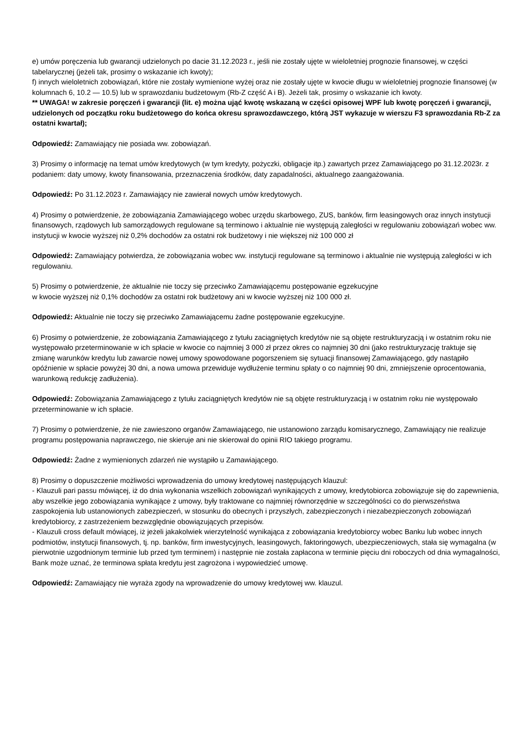e) umów poręczenia lub gwarancji udzielonych po dacie 31.12.2023 r., jeśli nie zostały ujęte w wieloletniej prognozie finansowej, w części tabelarycznej (jeżeli tak, prosimy o wskazanie ich kwoty);
f) innych wieloletnich zobowiązań, które nie zostały wymienione wyżej oraz nie zostały ujęte w kwocie długu w wieloletniej prognozie finansowej (w kolumnach 6, 10.2 — 10.5) lub w sprawozdaniu budżetowym (Rb-Z część A i B). Jeżeli tak, prosimy o wskazanie ich kwoty.
** UWAGA! w zakresie poręczeń i gwarancji (lit. e) można ująć kwotę wskazaną w części opisowej WPF lub kwotę poręczeń i gwarancji, udzielonych od początku roku budżetowego do końca okresu sprawozdawczego, którą JST wykazuje w wierszu F3 sprawozdania Rb-Z za ostatni kwartał);
Odpowiedź: Zamawiający nie posiada ww. zobowiązań.
3) Prosimy o informację na temat umów kredytowych (w tym kredyty, pożyczki, obligacje itp.) zawartych przez Zamawiającego po 31.12.2023r. z podaniem: daty umowy, kwoty finansowania, przeznaczenia środków, daty zapadalności, aktualnego zaangażowania.
Odpowiedź: Po 31.12.2023 r. Zamawiający nie zawierał nowych umów kredytowych.
4) Prosimy o potwierdzenie, że zobowiązania Zamawiającego wobec urzędu skarbowego, ZUS, banków, firm leasingowych oraz innych instytucji finansowych, rządowych lub samorządowych regulowane są terminowo i aktualnie nie występują zaległości w regulowaniu zobowiązań wobec ww. instytucji w kwocie wyższej niż 0,2% dochodów za ostatni rok budżetowy i nie większej niż 100 000 zł
Odpowiedź: Zamawiający potwierdza, że zobowiązania wobec ww. instytucji regulowane są terminowo i aktualnie nie występują zaległości w ich regulowaniu.
5) Prosimy o potwierdzenie, że aktualnie nie toczy się przeciwko Zamawiającemu postępowanie egzekucyjne
w kwocie wyższej niż 0,1% dochodów za ostatni rok budżetowy ani w kwocie wyższej niż 100 000 zł.
Odpowiedź: Aktualnie nie toczy się przeciwko Zamawiającemu żadne postępowanie egzekucyjne.
6) Prosimy o potwierdzenie, że zobowiązania Zamawiającego z tytułu zaciągniętych kredytów nie są objęte restrukturyzacją i w ostatnim roku nie występowało przeterminowanie w ich spłacie w kwocie co najmniej 3 000 zł przez okres co najmniej 30 dni (jako restrukturyzację traktuje się zmianę warunków kredytu lub zawarcie nowej umowy spowodowane pogorszeniem się sytuacji finansowej Zamawiającego, gdy nastąpiło opóźnienie w spłacie powyżej 30 dni, a nowa umowa przewiduje wydłużenie terminu spłaty o co najmniej 90 dni, zmniejszenie oprocentowania, warunkową redukcję zadłużenia).
Odpowiedź: Zobowiązania Zamawiającego z tytułu zaciągniętych kredytów nie są objęte restrukturyzacją i w ostatnim roku nie występowało przeterminowanie w ich spłacie.
7) Prosimy o potwierdzenie, że nie zawieszono organów Zamawiającego, nie ustanowiono zarządu komisarycznego, Zamawiający nie realizuje programu postępowania naprawczego, nie skieruje ani nie skierował do opinii RIO takiego programu.
Odpowiedź: Żadne z wymienionych zdarzeń nie wystąpiło u Zamawiającego.
8) Prosimy o dopuszczenie możliwości wprowadzenia do umowy kredytowej następujących klauzul:
- Klauzuli pari passu mówiącej, iż do dnia wykonania wszelkich zobowiązań wynikających z umowy, kredytobiorca zobowiązuje się do zapewnienia, aby wszelkie jego zobowiązania wynikające z umowy, były traktowane co najmniej równorzędnie w szczególności co do pierwszeństwa zaspokojenia lub ustanowionych zabezpieczeń, w stosunku do obecnych i przyszłych, zabezpieczonych i niezabezpieczonych zobowiązań kredytobiorcy, z zastrzeżeniem bezwzględnie obowiązujących przepisów.
- Klauzuli cross default mówiącej, iż jeżeli jakakolwiek wierzytelność wynikająca z zobowiązania kredytobiorcy wobec Banku lub wobec innych podmiotów, instytucji finansowych, tj. np. banków, firm inwestycyjnych, leasingowych, faktoringowych, ubezpieczeniowych, stała się wymagalna (w pierwotnie uzgodnionym terminie lub przed tym terminem) i następnie nie została zapłacona w terminie pięciu dni roboczych od dnia wymagalności, Bank może uznać, że terminowa spłata kredytu jest zagrożona i wypowiedzieć umowę.
Odpowiedź: Zamawiający nie wyraża zgody na wprowadzenie do umowy kredytowej ww. klauzul.